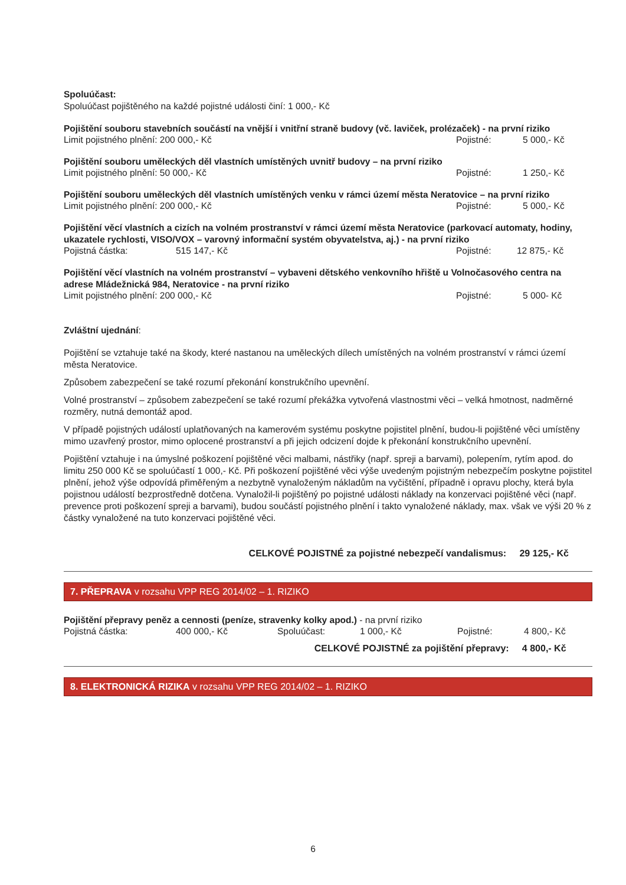Spoluúčast:
Spoluúčast pojištěného na každé pojistné události činí: 1 000,- Kč
Pojištění souboru stavebních součástí na vnější i vnitřní straně budovy (vč. laviček, prolézaček) - na první riziko
Limit pojistného plnění: 200 000,- Kč Pojistné: 5 000,- Kč
Pojištění souboru uměleckých děl vlastních umístěných uvnitř budovy – na první riziko
Limit pojistného plnění: 50 000,- Kč Pojistné: 1 250,- Kč
Pojištění souboru uměleckých děl vlastních umístěných venku v rámci území města Neratovice – na první riziko
Limit pojistného plnění: 200 000,- Kč Pojistné: 5 000,- Kč
Pojištění věcí vlastních a cizích na volném prostranství v rámci území města Neratovice (parkovací automaty, hodiny, ukazatele rychlosti, VISO/VOX – varovný informační systém obyvatelstva, aj.) - na první riziko
Pojistná částka: 515 147,- Kč Pojistné: 12 875,- Kč
Pojištění věcí vlastních na volném prostranství – vybaveni dětského venkovního hřiště u Volnočasového centra na adrese Mládežnická 984, Neratovice - na první riziko
Limit pojistného plnění: 200 000,- Kč Pojistné: 5 000- Kč
Zvláštní ujednání:
Pojištění se vztahuje také na škody, které nastanou na uměleckých dílech umístěných na volném prostranství v rámci území města Neratovice.
Způsobem zabezpečení se také rozumí překonání konstrukčního upevnění.
Volné prostranství – způsobem zabezpečení se také rozumí překážka vytvořená vlastnostmi věci – velká hmotnost, nadměrné rozměry, nutná demontáž apod.
V případě pojistných událostí uplatňovaných na kamerovém systému poskytne pojistitel plnění, budou-li pojištěné věci umístěny mimo uzavřený prostor, mimo oplocené prostranství a při jejich odcizení dojde k překonání konstrukčního upevnění.
Pojištění vztahuje i na úmyslné poškození pojištěné věci malbami, nástřiky (např. spreji a barvami), polepením, rytím apod. do limitu 250 000 Kč se spoluúčastí 1 000,- Kč. Při poškození pojištěné věci výše uvedeným pojistným nebezpečím poskytne pojistitel plnění, jehož výše odpovídá přiměřeným a nezbytně vynaloženým nákladům na vyčištění, případně i opravu plochy, která byla pojistnou událostí bezprostředně dotčena. Vynaložil-li pojištěný po pojistné události náklady na konzervaci pojištěné věci (např. prevence proti poškození spreji a barvami), budou součástí pojistného plnění i takto vynaložené náklady, max. však ve výši 20 % z částky vynaložené na tuto konzervaci pojištěné věci.
CELKOVÉ POJISTNÉ za pojistné nebezpečí vandalismus: 29 125,- Kč
7. PŘEPRAVA v rozsahu VPP REG 2014/02 – 1. RIZIKO
Pojištění přepravy peněz a cennosti (peníze, stravenky kolky apod.) - na první riziko
Pojistná částka: 400 000,- Kč Spoluúčast: 1 000,- Kč Pojistné: 4 800,- Kč
CELKOVÉ POJISTNÉ za pojištění přepravy: 4 800,- Kč
8. ELEKTRONICKÁ RIZIKA v rozsahu VPP REG 2014/02 – 1. RIZIKO
6